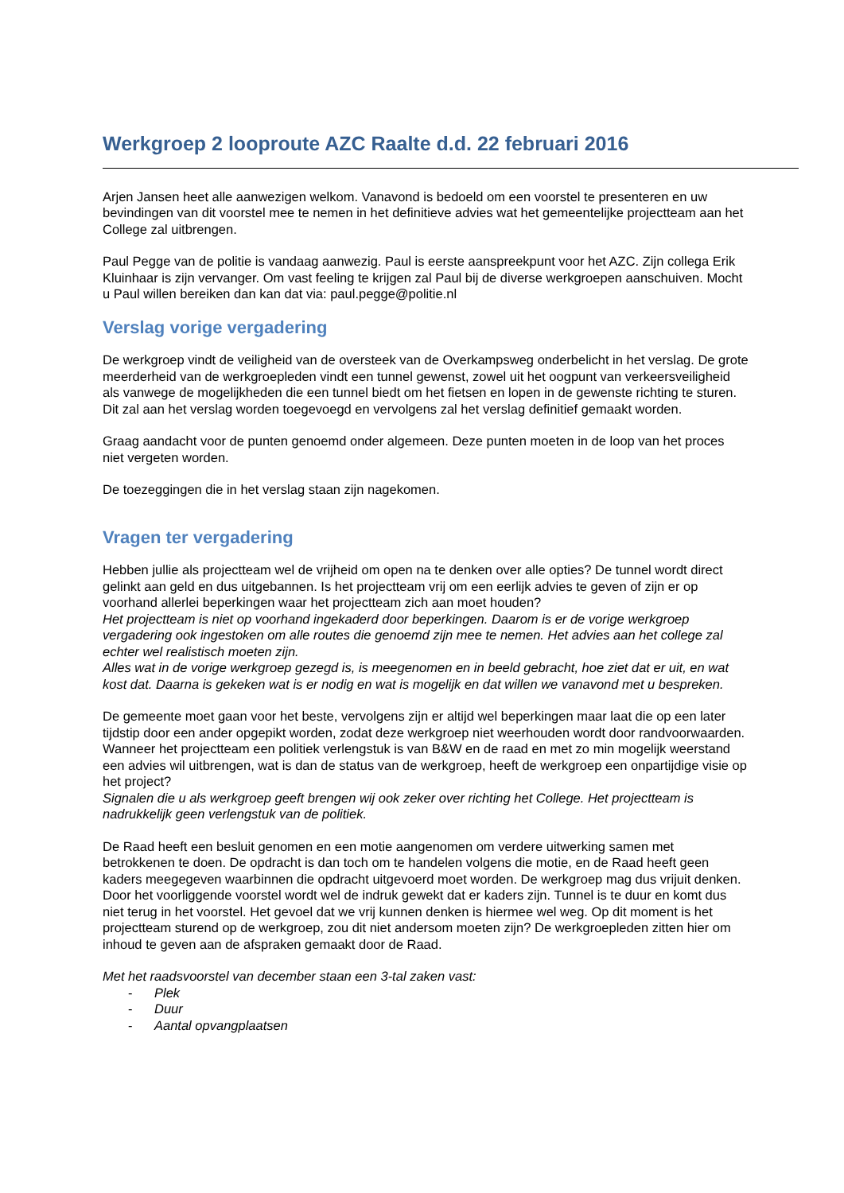Werkgroep 2 looproute AZC Raalte d.d. 22 februari 2016
Arjen Jansen heet alle aanwezigen welkom. Vanavond is bedoeld om een voorstel te presenteren en uw bevindingen van dit voorstel mee te nemen in het definitieve advies wat het gemeentelijke projectteam aan het College zal uitbrengen.
Paul Pegge van de politie is vandaag aanwezig. Paul is eerste aanspreekpunt voor het AZC. Zijn collega Erik Kluinhaar is zijn vervanger. Om vast feeling te krijgen zal Paul bij de diverse werkgroepen aanschuiven. Mocht u Paul willen bereiken dan kan dat via: paul.pegge@politie.nl
Verslag vorige vergadering
De werkgroep vindt de veiligheid van de oversteek van de Overkampsweg onderbelicht in het verslag. De grote meerderheid van de werkgroepleden vindt een tunnel gewenst, zowel uit het oogpunt van verkeersveiligheid als vanwege de mogelijkheden die een tunnel biedt om het fietsen en lopen in de gewenste richting te sturen. Dit zal aan het verslag worden toegevoegd en vervolgens zal het verslag definitief gemaakt worden.
Graag aandacht voor de punten genoemd onder algemeen. Deze punten moeten in de loop van het proces niet vergeten worden.
De toezeggingen die in het verslag staan zijn nagekomen.
Vragen ter vergadering
Hebben jullie als projectteam wel de vrijheid om open na te denken over alle opties? De tunnel wordt direct gelinkt aan geld en dus uitgebannen. Is het projectteam vrij om een eerlijk advies te geven of zijn er op voorhand allerlei beperkingen waar het projectteam zich aan moet houden?
Het projectteam is niet op voorhand ingekaderd door beperkingen. Daarom is er de vorige werkgroep vergadering ook ingestoken om alle routes die genoemd zijn mee te nemen. Het advies aan het college zal echter wel realistisch moeten zijn.
Alles wat in de vorige werkgroep gezegd is, is meegenomen en in beeld gebracht, hoe ziet dat er uit, en wat kost dat. Daarna is gekeken wat is er nodig en wat is mogelijk en dat willen we vanavond met u bespreken.
De gemeente moet gaan voor het beste, vervolgens zijn er altijd wel beperkingen maar laat die op een later tijdstip door een ander opgepikt worden, zodat deze werkgroep niet weerhouden wordt door randvoorwaarden. Wanneer het projectteam een politiek verlengstuk is van B&W en de raad en met zo min mogelijk weerstand een advies wil uitbrengen, wat is dan de status van de werkgroep, heeft de werkgroep een onpartijdige visie op het project?
Signalen die u als werkgroep geeft brengen wij ook zeker over richting het College. Het projectteam is nadrukkelijk geen verlengstuk van de politiek.
De Raad heeft een besluit genomen en een motie aangenomen om verdere uitwerking samen met betrokkenen te doen. De opdracht is dan toch om te handelen volgens die motie, en de Raad heeft geen kaders meegegeven waarbinnen die opdracht uitgevoerd moet worden. De werkgroep mag dus vrijuit denken. Door het voorliggende voorstel wordt wel de indruk gewekt dat er kaders zijn. Tunnel is te duur en komt dus niet terug in het voorstel. Het gevoel dat we vrij kunnen denken is hiermee wel weg. Op dit moment is het projectteam sturend op de werkgroep, zou dit niet andersom moeten zijn? De werkgroepleden zitten hier om inhoud te geven aan de afspraken gemaakt door de Raad.
Met het raadsvoorstel van december staan een 3-tal zaken vast:
- Plek
- Duur
- Aantal opvangplaatsen